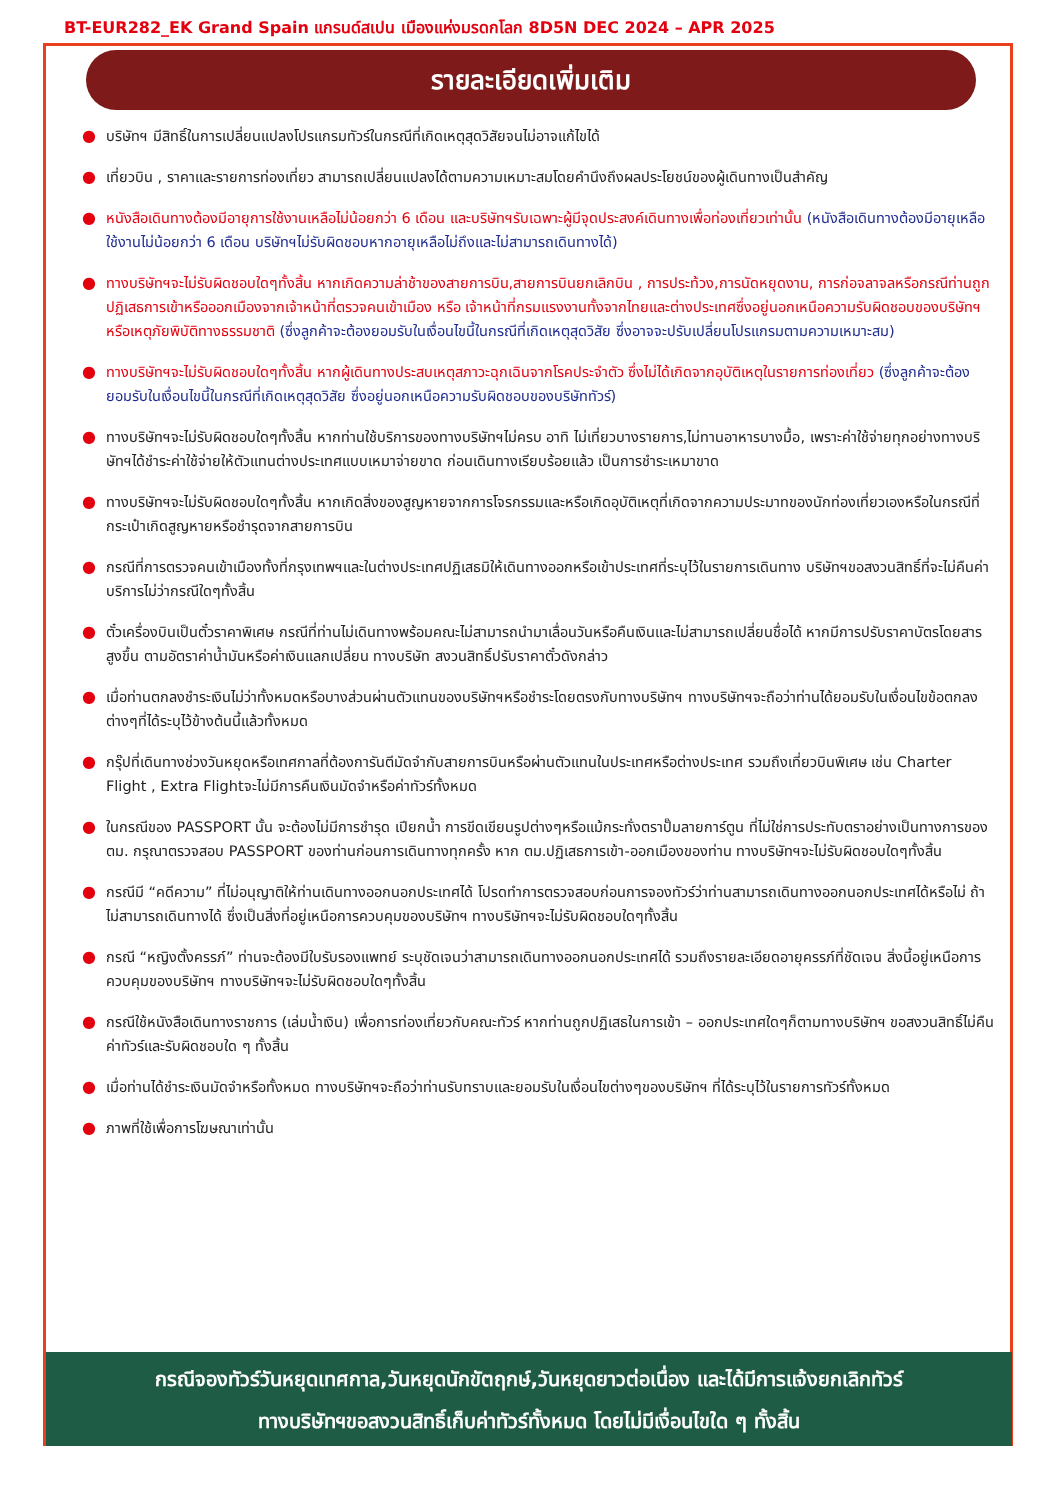BT-EUR282_EK Grand Spain แกรนด์สเปน เมืองแห่งมรดกโลก 8D5N DEC 2024 – APR 2025
รายละเอียดเพิ่มเติม
● บริษัทฯ มีสิทธิ์ในการเปลี่ยนแปลงโปรแกรมทัวร์ในกรณีที่เกิดเหตุสุดวิสัยจนไม่อาจแก้ไขได้
● เที่ยวบิน , ราคาและรายการท่องเที่ยว สามารถเปลี่ยนแปลงได้ตามความเหมาะสมโดยคำนึงถึงผลประโยชน์ของผู้เดินทางเป็นสำคัญ
● หนังสือเดินทางต้องมีอายุการใช้งานเหลือไม่น้อยกว่า 6 เดือน และบริษัทฯรับเฉพาะผู้มีจุดประสงค์เดินทางเพื่อท่องเที่ยวเท่านั้น (หนังสือเดินทางต้องมีอายุเหลือใช้งานไม่น้อยกว่า 6 เดือน บริษัทฯไม่รับผิดชอบหากอายุเหลือไม่ถึงและไม่สามารถเดินทางได้)
● ทางบริษัทฯจะไม่รับผิดชอบใดๆทั้งสิ้น หากเกิดความล่าช้าของสายการบิน,สายการบินยกเลิกบิน , การประท้วง,การนัดหยุดงาน, การก่อจลาจลหรือกรณีท่านถูกปฏิเสธการเข้าหรือออกเมืองจากเจ้าหน้าที่ตรวจคนเข้าเมือง หรือ เจ้าหน้าที่กรมแรงงานทั้งจากไทยและต่างประเทศซึ่งอยู่นอกเหนือความรับผิดชอบของบริษัทฯหรือเหตุภัยพิบัติทางธรรมชาติ (ซึ่งลูกค้าจะต้องยอมรับในเงื่อนไขนี้ในกรณีที่เกิดเหตุสุดวิสัย ซึ่งอาจจะปรับเปลี่ยนโปรแกรมตามความเหมาะสม)
● ทางบริษัทฯจะไม่รับผิดชอบใดๆทั้งสิ้น หากผู้เดินทางประสบเหตุสภาวะฉุกเฉินจากโรคประจำตัว ซึ่งไม่ได้เกิดจากอุบัติเหตุในรายการท่องเที่ยว (ซึ่งลูกค้าจะต้องยอมรับในเงื่อนไขนี้ในกรณีที่เกิดเหตุสุดวิสัย ซึ่งอยู่นอกเหนือความรับผิดชอบของบริษัททัวร์)
● ทางบริษัทฯจะไม่รับผิดชอบใดๆทั้งสิ้น หากท่านใช้บริการของทางบริษัทฯไม่ครบ อาทิ ไม่เที่ยวบางรายการ,ไม่ทานอาหารบางมื้อ, เพราะค่าใช้จ่ายทุกอย่างทางบริษัทฯได้ชำระค่าใช้จ่ายให้ตัวแทนต่างประเทศแบบเหมาจ่ายขาด ก่อนเดินทางเรียบร้อยแล้ว เป็นการชำระเหมาขาด
● ทางบริษัทฯจะไม่รับผิดชอบใดๆทั้งสิ้น หากเกิดสิ่งของสูญหายจากการโจรกรรมและหรือเกิดอุบัติเหตุที่เกิดจากความประมาทของนักท่องเที่ยวเองหรือในกรณีที่กระเป๋าเกิดสูญหายหรือชำรุดจากสายการบิน
● กรณีที่การตรวจคนเข้าเมืองทั้งที่กรุงเทพฯและในต่างประเทศปฏิเสธมิให้เดินทางออกหรือเข้าประเทศที่ระบุไว้ในรายการเดินทาง บริษัทฯขอสงวนสิทธิ์ที่จะไม่คืนค่าบริการไม่ว่ากรณีใดๆทั้งสิ้น
● ตั๋วเครื่องบินเป็นตั๋วราคาพิเศษ กรณีที่ท่านไม่เดินทางพร้อมคณะไม่สามารถนำมาเลื่อนวันหรือคืนเงินและไม่สามารถเปลี่ยนชื่อได้ หากมีการปรับราคาบัตรโดยสารสูงขึ้น ตามอัตราค่าน้ำมันหรือค่าเงินแลกเปลี่ยน ทางบริษัท สงวนสิทธิ์ปรับราคาตั๋วดังกล่าว
● เมื่อท่านตกลงชำระเงินไม่ว่าทั้งหมดหรือบางส่วนผ่านตัวแทนของบริษัทฯหรือชำระโดยตรงกับทางบริษัทฯ ทางบริษัทฯจะถือว่าท่านได้ยอมรับในเงื่อนไขข้อตกลงต่างๆที่ได้ระบุไว้ข้างต้นนี้แล้วทั้งหมด
● กรุ๊ปที่เดินทางช่วงวันหยุดหรือเทศกาลที่ต้องการันตีมัดจำกับสายการบินหรือผ่านตัวแทนในประเทศหรือต่างประเทศ รวมถึงเที่ยวบินพิเศษ เช่น Charter Flight , Extra Flightจะไม่มีการคืนเงินมัดจำหรือค่าทัวร์ทั้งหมด
● ในกรณีของ PASSPORT นั้น จะต้องไม่มีการชำรุด เปียกน้ำ การขีดเขียนรูปต่างๆหรือแม้กระทั่งตราปั๊มลายการ์ตูน ที่ไม่ใช่การประทับตราอย่างเป็นทางการของตม. กรุณาตรวจสอบ PASSPORT ของท่านก่อนการเดินทางทุกครั้ง หาก ตม.ปฏิเสธการเข้า-ออกเมืองของท่าน ทางบริษัทฯจะไม่รับผิดชอบใดๆทั้งสิ้น
● กรณีมี “คดีความ” ที่ไม่อนุญาติให้ท่านเดินทางออกนอกประเทศได้ โปรดทำการตรวจสอบก่อนการจองทัวร์ว่าท่านสามารถเดินทางออกนอกประเทศได้หรือไม่ ถ้าไม่สามารถเดินทางได้ ซึ่งเป็นสิ่งที่อยู่เหนือการควบคุมของบริษัทฯ ทางบริษัทฯจะไม่รับผิดชอบใดๆทั้งสิ้น
● กรณี “หญิงตั้งครรภ์” ท่านจะต้องมีใบรับรองแพทย์ ระบุชัดเจนว่าสามารถเดินทางออกนอกประเทศได้ รวมถึงรายละเอียดอายุครรภ์ที่ชัดเจน สิ่งนี้อยู่เหนือการควบคุมของบริษัทฯ ทางบริษัทฯจะไม่รับผิดชอบใดๆทั้งสิ้น
● กรณีใช้หนังสือเดินทางราชการ (เล่มน้ำเงิน) เพื่อการท่องเที่ยวกับคณะทัวร์ หากท่านถูกปฏิเสธในการเข้า – ออกประเทศใดๆก็ตามทางบริษัทฯ ขอสงวนสิทธิ์ไม่คืนค่าทัวร์และรับผิดชอบใด ๆ ทั้งสิ้น
● เมื่อท่านได้ชำระเงินมัดจำหรือทั้งหมด ทางบริษัทฯจะถือว่าท่านรับทราบและยอมรับในเงื่อนไขต่างๆของบริษัทฯ ที่ได้ระบุไว้ในรายการทัวร์ทั้งหมด
● ภาพที่ใช้เพื่อการโฆษณาเท่านั้น
กรณีจองทัวร์วันหยุดเทศกาล,วันหยุดนักขัตฤกษ์,วันหยุดยาวต่อเนื่อง และได้มีการแจ้งยกเลิกทัวร์
ทางบริษัทฯขอสงวนสิทธิ์เก็บค่าทัวร์ทั้งหมด โดยไม่มีเงื่อนไขใด ๆ ทั้งสิ้น